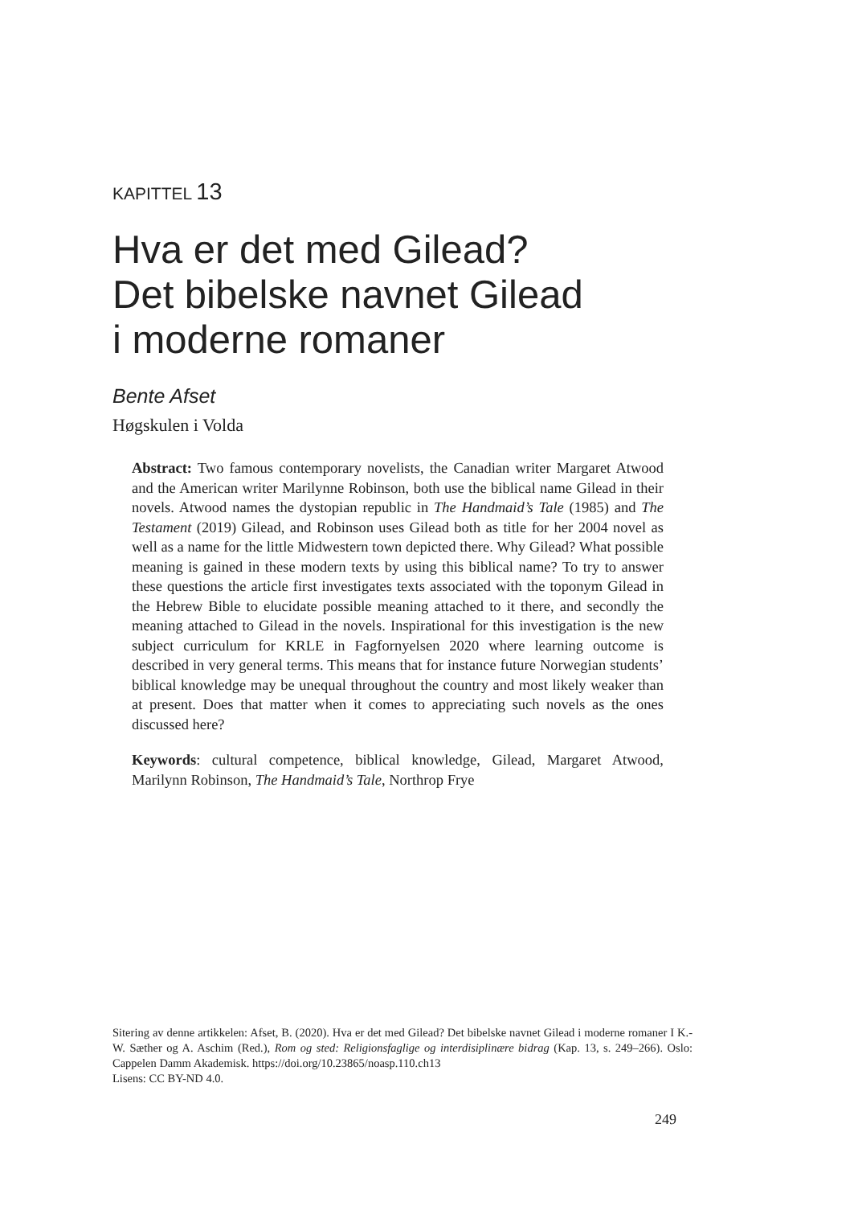KAPITTEL 13
Hva er det med Gilead?
Det bibelske navnet Gilead
i moderne romaner
Bente Afset
Høgskulen i Volda
Abstract: Two famous contemporary novelists, the Canadian writer Margaret Atwood and the American writer Marilynne Robinson, both use the biblical name Gilead in their novels. Atwood names the dystopian republic in The Handmaid’s Tale (1985) and The Testament (2019) Gilead, and Robinson uses Gilead both as title for her 2004 novel as well as a name for the little Midwestern town depicted there. Why Gilead? What possible meaning is gained in these modern texts by using this biblical name? To try to answer these questions the article first investigates texts associated with the toponym Gilead in the Hebrew Bible to elucidate possible meaning attached to it there, and secondly the meaning attached to Gilead in the novels. Inspirational for this investigation is the new subject curriculum for KRLE in Fagfornyelsen 2020 where learning outcome is described in very general terms. This means that for instance future Norwegian students’ biblical knowledge may be unequal throughout the country and most likely weaker than at present. Does that matter when it comes to appreciating such novels as the ones discussed here?
Keywords: cultural competence, biblical knowledge, Gilead, Margaret Atwood, Marilynn Robinson, The Handmaid’s Tale, Northrop Frye
Sitering av denne artikkelen: Afset, B. (2020). Hva er det med Gilead? Det bibelske navnet Gilead i moderne romaner I K.-W. Sæther og A. Aschim (Red.), Rom og sted: Religionsfaglige og interdisiplinære bidrag (Kap. 13, s. 249–266). Oslo: Cappelen Damm Akademisk. https://doi.org/10.23865/noasp.110.ch13
Lisens: CC BY-ND 4.0.
249